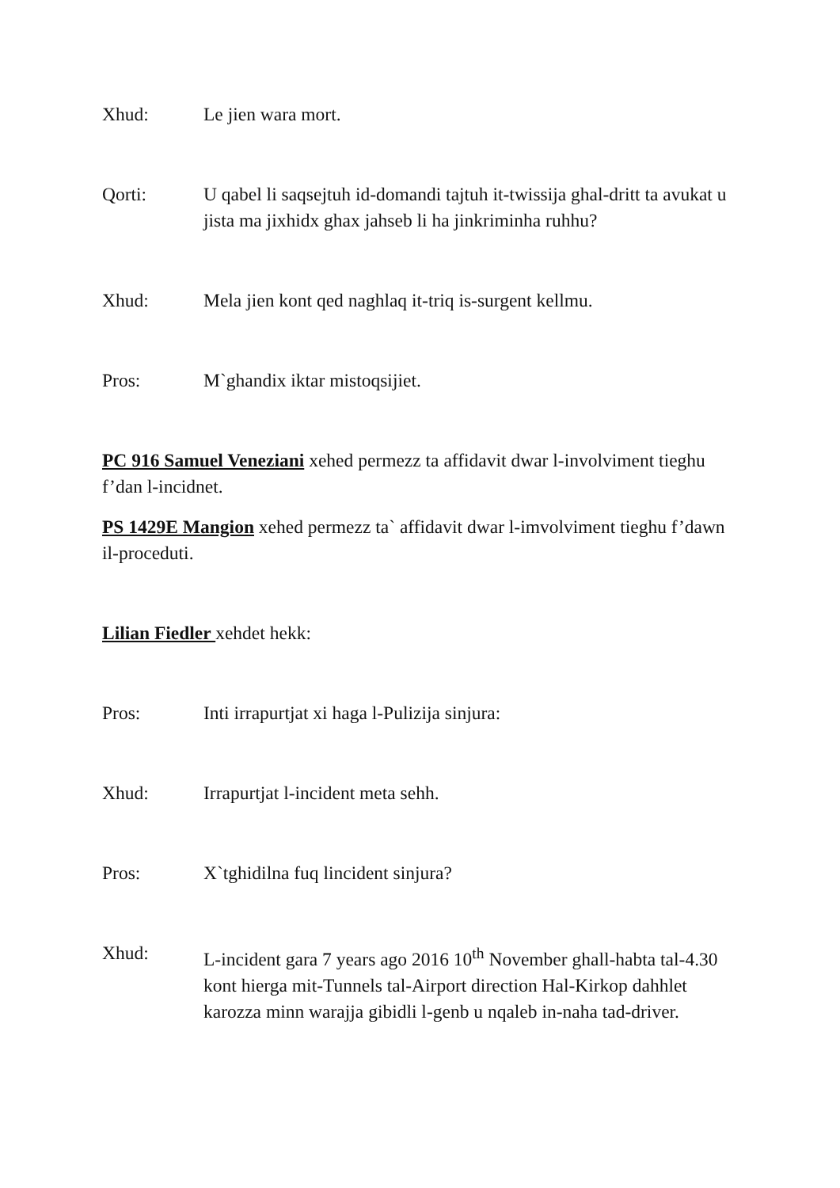Xhud: Le jien wara mort.
Qorti: U qabel li saqsejtuh id-domandi tajtuh it-twissija ghal-dritt ta avukat u jista ma jixhidx ghax jahseb li ha jinkriminha ruhhu?
Xhud: Mela jien kont qed naghlaq it-triq is-surgent kellmu.
Pros: M`ghandix iktar mistoqsijiet.
PC 916 Samuel Veneziani xehed permezz ta affidavit dwar l-involviment tieghu f’dan l-incidnet.
PS 1429E Mangion xehed permezz ta` affidavit dwar l-imvolviment tieghu f’dawn il-proceduti.
Lilian Fiedler xehdet hekk:
Pros: Inti irrapurtjat xi haga l-Pulizija sinjura:
Xhud: Irrapurtjat l-incident meta sehh.
Pros: X`tghidilna fuq lincident sinjura?
Xhud: L-incident gara 7 years ago 2016 10<sup>th</sup> November ghall-habta tal-4.30 kont hierga mit-Tunnels tal-Airport direction Hal-Kirkop dahhlet karozza minn warajja gibidli l-genb u nqaleb in-naha tad-driver.